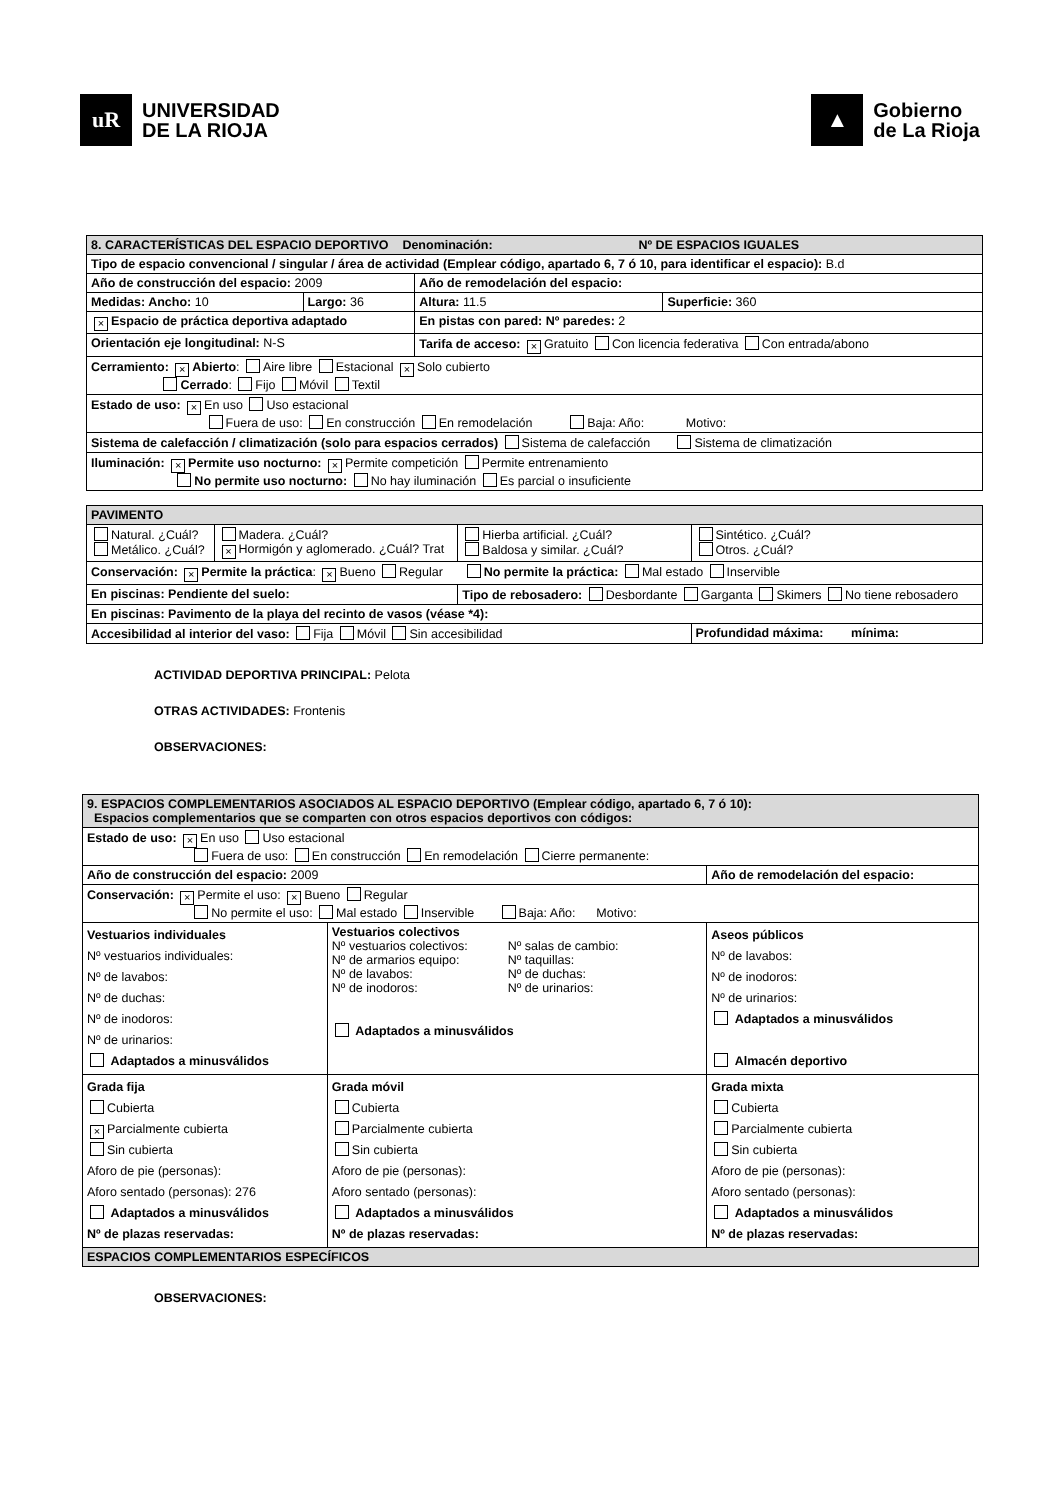uR
UNIVERSIDAD
DE LA RIOJA
▲
Gobierno
de La Rioja
| 8. CARACTERÍSTICAS DEL ESPACIO DEPORTIVO Denominación: Nº DE ESPACIOS IGUALES | | | |
| Tipo de espacio convencional / singular / área de actividad (Emplear código, apartado 6, 7 ó 10, para identificar el espacio): B.d | | | |
| Año de construcción del espacio: 2009 | | Año de remodelación del espacio: | |
| Medidas: Ancho: 10 | Largo: 36 | Altura: 11.5 | Superficie: 360 |
| × Espacio de práctica deportiva adaptado | | En pistas con pared: Nº paredes: 2 | |
| Orientación eje longitudinal: N-S | | Tarifa de acceso: × Gratuito Con licencia federativa Con entrada/abono | |
| Cerramiento: × Abierto : Aire libre Estacional × Solo cubierto Cerrado : Fijo Móvil Textil | | | |
| Estado de uso: × En uso Uso estacional Fuera de uso: En construcción En remodelación Baja: Año: Motivo: | | | |
| Sistema de calefacción / climatización (solo para espacios cerrados) Sistema de calefacción Sistema de climatización | | | |
| Iluminación: × Permite uso nocturno: × Permite competición Permite entrenamiento No permite uso nocturno: No hay iluminación Es parcial o insuficiente | | | |
| PAVIMENTO | | | |
| Natural. ¿Cuál? Metálico. ¿Cuál? | Madera. ¿Cuál? × Hormigón y aglomerado. ¿Cuál? Trat | Hierba artificial. ¿Cuál? Baldosa y similar. ¿Cuál? | Sintético. ¿Cuál? Otros. ¿Cuál? |
| Conservación: × Permite la práctica : × Bueno Regular No permite la práctica: Mal estado Inservible | | | |
| En piscinas: Pendiente del suelo: | | Tipo de rebosadero: Desbordante Garganta Skimers No tiene rebosadero | |
| En piscinas: Pavimento de la playa del recinto de vasos (véase *4): | | | |
| Accesibilidad al interior del vaso: Fija Móvil Sin accesibilidad | | | Profundidad máxima: mínima: |
ACTIVIDAD DEPORTIVA PRINCIPAL: Pelota
OTRAS ACTIVIDADES: Frontenis
OBSERVACIONES:
| 9. ESPACIOS COMPLEMENTARIOS ASOCIADOS AL ESPACIO DEPORTIVO (Emplear código, apartado 6, 7 ó 10): Espacios complementarios que se comparten con otros espacios deportivos con códigos: | | |
| Estado de uso: × En uso Uso estacional Fuera de uso: En construcción En remodelación Cierre permanente: | | |
| Año de construcción del espacio: 2009 | | Año de remodelación del espacio: |
| Conservación: × Permite el uso: × Bueno Regular No permite el uso: Mal estado Inservible Baja: Año: Motivo: | | |
| Vestuarios individuales Nº vestuarios individuales: Nº de lavabos: Nº de duchas: Nº de inodoros: Nº de urinarios: Adaptados a minusválidos | Vestuarios colectivos Nº vestuarios colectivos: Nº de armarios equipo: Nº de lavabos: Nº de inodoros: Nº salas de cambio: Nº taquillas: Nº de duchas: Nº de urinarios: Adaptados a minusválidos | Aseos públicos Nº de lavabos: Nº de inodoros: Nº de urinarios: Adaptados a minusválidos Almacén deportivo |
| Grada fija Cubierta × Parcialmente cubierta Sin cubierta Aforo de pie (personas): Aforo sentado (personas): 276 Adaptados a minusválidos Nº de plazas reservadas: | Grada móvil Cubierta Parcialmente cubierta Sin cubierta Aforo de pie (personas): Aforo sentado (personas): Adaptados a minusválidos Nº de plazas reservadas: | Grada mixta Cubierta Parcialmente cubierta Sin cubierta Aforo de pie (personas): Aforo sentado (personas): Adaptados a minusválidos Nº de plazas reservadas: |
| ESPACIOS COMPLEMENTARIOS ESPECÍFICOS | | |
OBSERVACIONES: